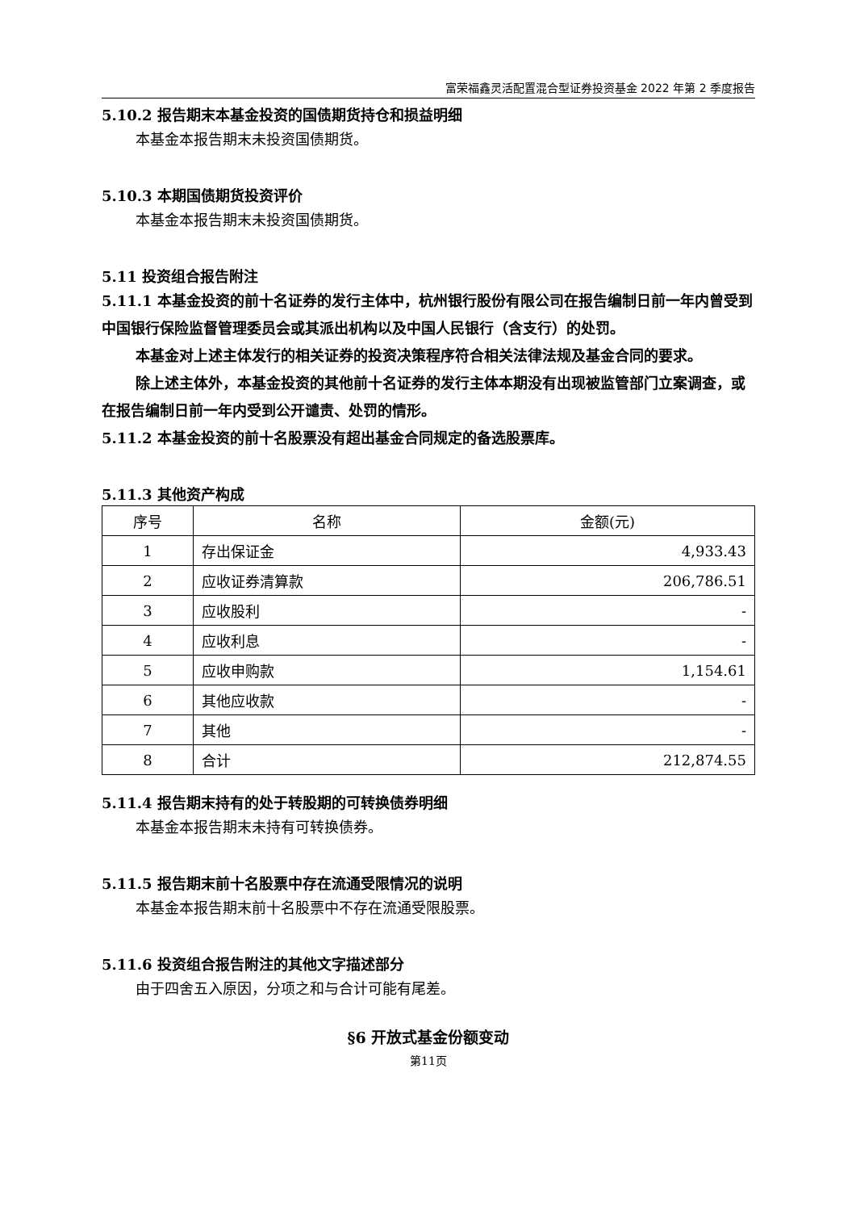富荣福鑫灵活配置混合型证券投资基金 2022 年第 2 季度报告
5.10.2 报告期末本基金投资的国债期货持仓和损益明细
本基金本报告期末未投资国债期货。
5.10.3 本期国债期货投资评价
本基金本报告期末未投资国债期货。
5.11 投资组合报告附注
5.11.1 本基金投资的前十名证券的发行主体中，杭州银行股份有限公司在报告编制日前一年内曾受到中国银行保险监督管理委员会或其派出机构以及中国人民银行（含支行）的处罚。
本基金对上述主体发行的相关证券的投资决策程序符合相关法律法规及基金合同的要求。
除上述主体外，本基金投资的其他前十名证券的发行主体本期没有出现被监管部门立案调查，或在报告编制日前一年内受到公开谴责、处罚的情形。
5.11.2 本基金投资的前十名股票没有超出基金合同规定的备选股票库。
5.11.3 其他资产构成
| 序号 | 名称 | 金额(元) |
| --- | --- | --- |
| 1 | 存出保证金 | 4,933.43 |
| 2 | 应收证券清算款 | 206,786.51 |
| 3 | 应收股利 | - |
| 4 | 应收利息 | - |
| 5 | 应收申购款 | 1,154.61 |
| 6 | 其他应收款 | - |
| 7 | 其他 | - |
| 8 | 合计 | 212,874.55 |
5.11.4 报告期末持有的处于转股期的可转换债券明细
本基金本报告期末未持有可转换债券。
5.11.5 报告期末前十名股票中存在流通受限情况的说明
本基金本报告期末前十名股票中不存在流通受限股票。
5.11.6 投资组合报告附注的其他文字描述部分
由于四舍五入原因，分项之和与合计可能有尾差。
§6 开放式基金份额变动
第11页